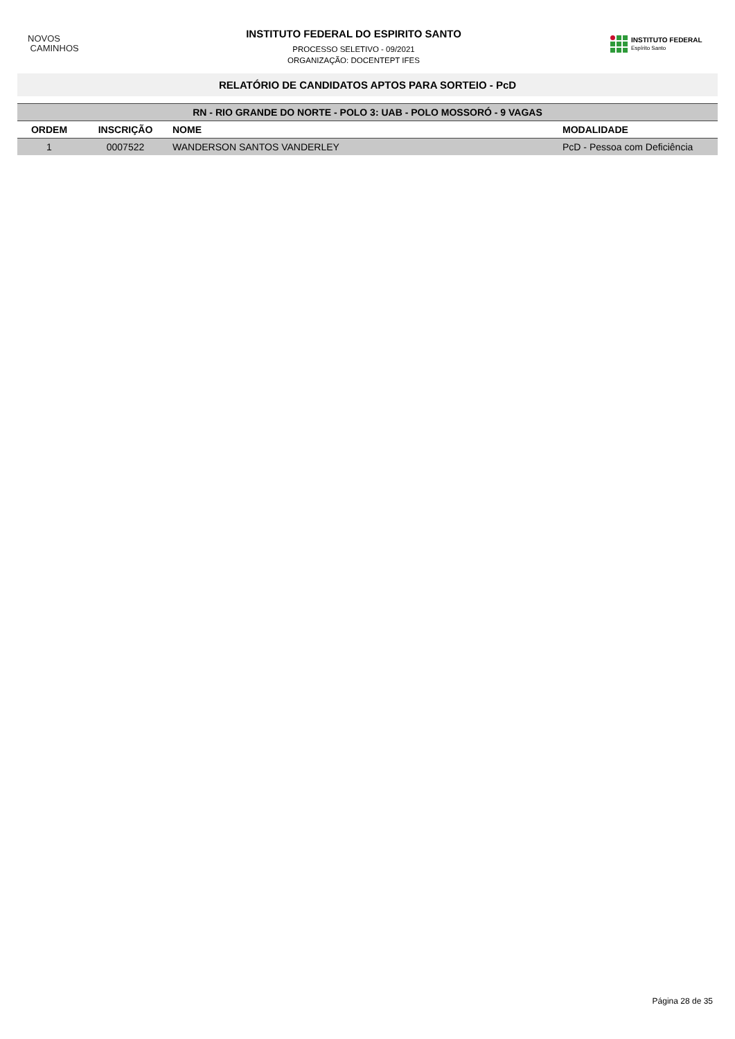NOVOS
CAMINHOS
INSTITUTO FEDERAL DO ESPIRITO SANTO
PROCESSO SELETIVO - 09/2021
ORGANIZAÇÃO: DOCENTEPT IFES
INSTITUTO FEDERAL
Espírito Santo
RELATÓRIO DE CANDIDATOS APTOS PARA SORTEIO - PcD
| RN - RIO GRANDE DO NORTE - POLO 3: UAB - POLO MOSSORÓ - 9 VAGAS | | | |
| ORDEM | INSCRIÇÃO | NOME | MODALIDADE |
| 1 | 0007522 | WANDERSON SANTOS VANDERLEY | PcD - Pessoa com Deficiência |
Página 28 de 35